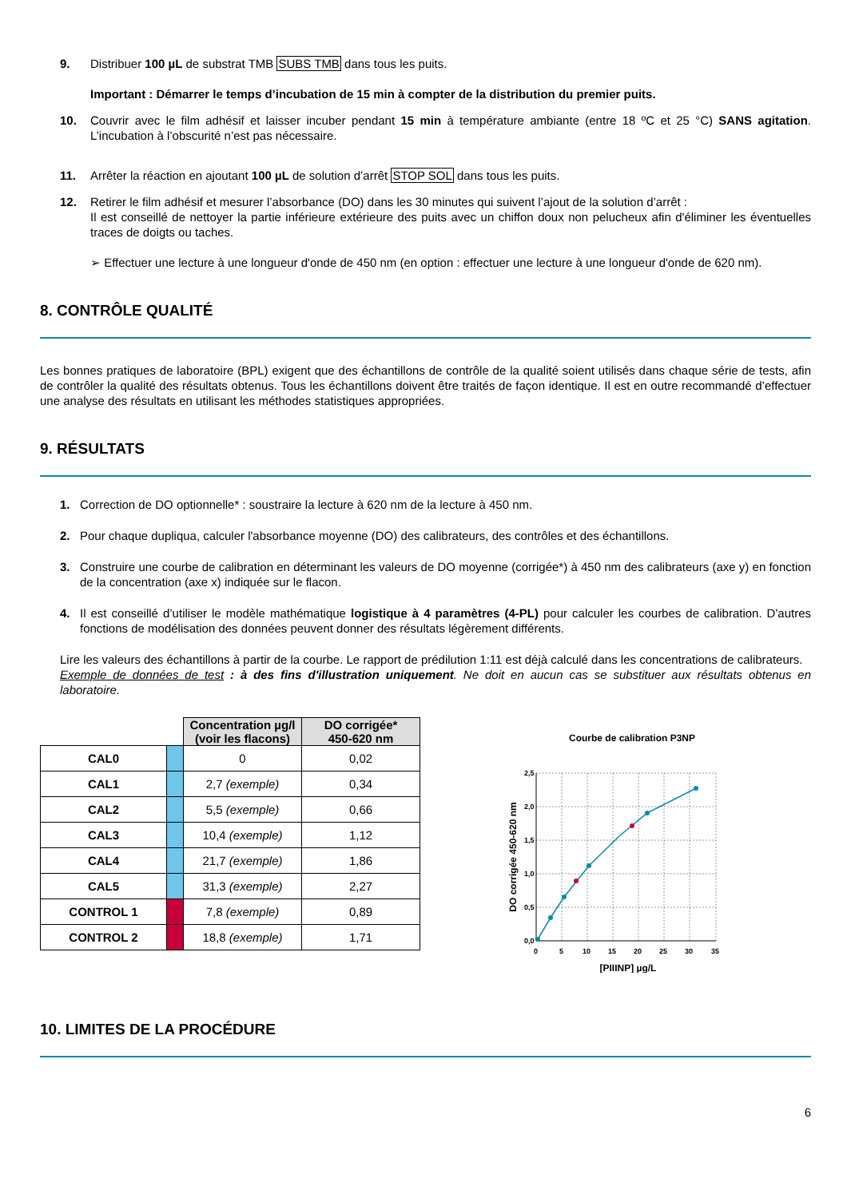9. Distribuer 100 µL de substrat TMB SUBS TMB dans tous les puits.
Important : Démarrer le temps d’incubation de 15 min à compter de la distribution du premier puits.
10. Couvrir avec le film adhésif et laisser incuber pendant 15 min à température ambiante (entre 18 ºC et 25 °C) SANS agitation. L’incubation à l’obscurité n’est pas nécessaire.
11. Arrêter la réaction en ajoutant 100 µL de solution d’arrêt STOP SOL dans tous les puits.
12. Retirer le film adhésif et mesurer l’absorbance (DO) dans les 30 minutes qui suivent l’ajout de la solution d’arrêt :
Il est conseillé de nettoyer la partie inférieure extérieure des puits avec un chiffon doux non pelucheux afin d'éliminer les éventuelles traces de doigts ou taches.
➢ Effectuer une lecture à une longueur d'onde de 450 nm (en option : effectuer une lecture à une longueur d'onde de 620 nm).
8. CONTRÔLE QUALITÉ
Les bonnes pratiques de laboratoire (BPL) exigent que des échantillons de contrôle de la qualité soient utilisés dans chaque série de tests, afin de contrôler la qualité des résultats obtenus. Tous les échantillons doivent être traités de façon identique. Il est en outre recommandé d’effectuer une analyse des résultats en utilisant les méthodes statistiques appropriées.
9. RÉSULTATS
1. Correction de DO optionnelle* : soustraire la lecture à 620 nm de la lecture à 450 nm.
2. Pour chaque dupliqua, calculer l'absorbance moyenne (DO) des calibrateurs, des contrôles et des échantillons.
3. Construire une courbe de calibration en déterminant les valeurs de DO moyenne (corrigée*) à 450 nm des calibrateurs (axe y) en fonction de la concentration (axe x) indiquée sur le flacon.
4. Il est conseillé d’utiliser le modèle mathématique logistique à 4 paramètres (4-PL) pour calculer les courbes de calibration. D'autres fonctions de modélisation des données peuvent donner des résultats légèrement différents.
Lire les valeurs des échantillons à partir de la courbe. Le rapport de prédilution 1:11 est déjà calculé dans les concentrations de calibrateurs.
Exemple de données de test : à des fins d'illustration uniquement. Ne doit en aucun cas se substituer aux résultats obtenus en laboratoire.
| | | Concentration µg/l (voir les flacons) | DO corrigée* 450-620 nm |
| CAL0 | | 0 | 0,02 |
| CAL1 | | 2,7 (exemple) | 0,34 |
| CAL2 | | 5,5 (exemple) | 0,66 |
| CAL3 | | 10,4 (exemple) | 1,12 |
| CAL4 | | 21,7 (exemple) | 1,86 |
| CAL5 | | 31,3 (exemple) | 2,27 |
| CONTROL 1 | | 7,8 (exemple) | 0,89 |
| CONTROL 2 | | 18,8 (exemple) | 1,71 |
Courbe de calibration P3NP
2,5
2,0
1,5
1,0
0,5
0,0
0
5
10
15
20
25
30
35
[PIIINP] µg/L
DO corrigée 450-620 nm
10. LIMITES DE LA PROCÉDURE
6